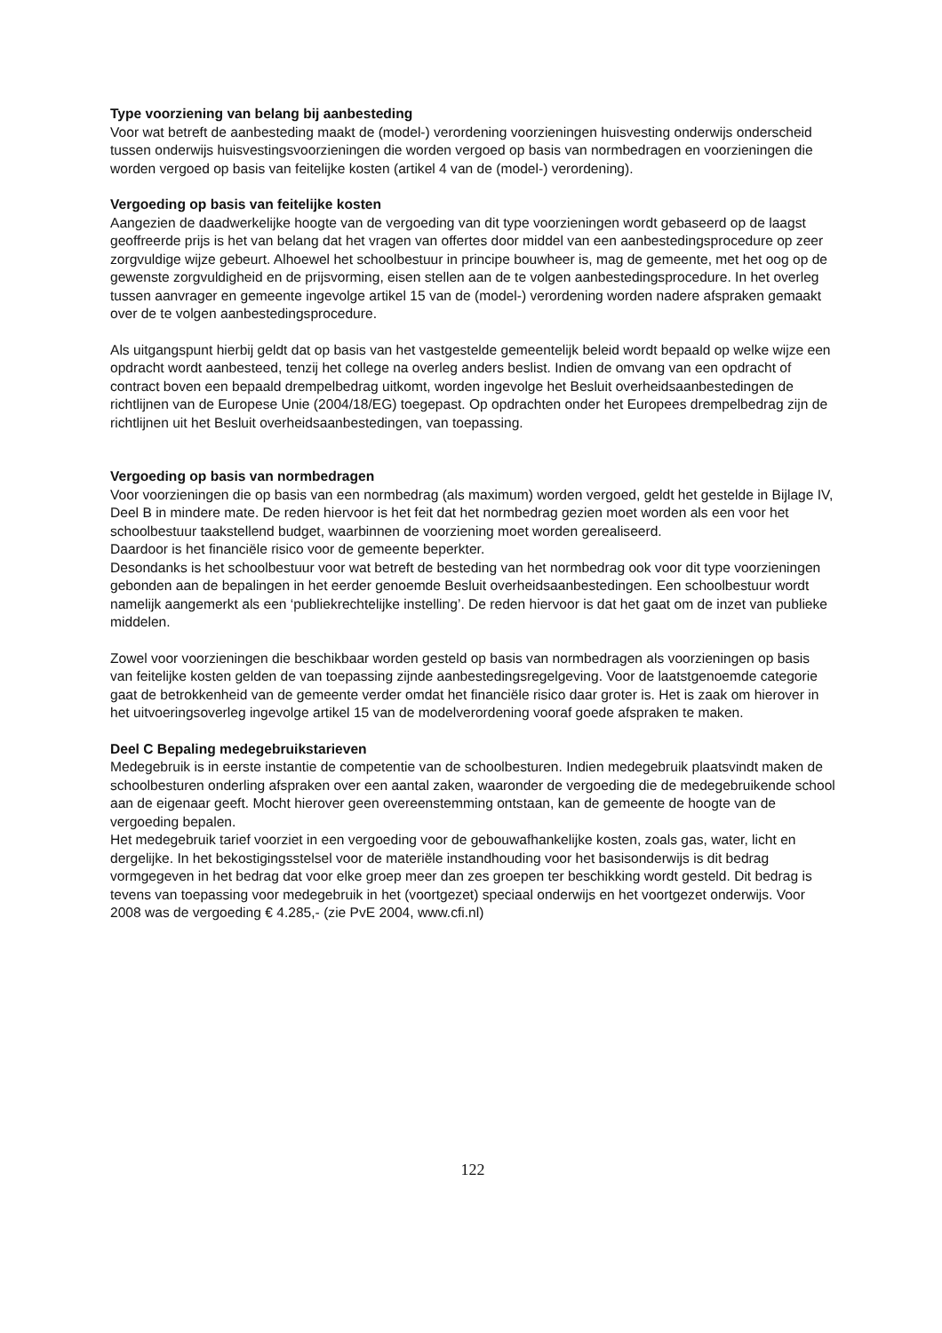Type voorziening van belang bij aanbesteding
Voor wat betreft de aanbesteding maakt de (model-) verordening voorzieningen huisvesting onderwijs onderscheid tussen onderwijs huisvestingsvoorzieningen die worden vergoed op basis van normbedragen en voorzieningen die worden vergoed op basis van feitelijke kosten (artikel 4 van de (model-) verordening).
Vergoeding op basis van feitelijke kosten
Aangezien de daadwerkelijke hoogte van de vergoeding van dit type voorzieningen wordt gebaseerd op de laagst geoffreerde prijs is het van belang dat het vragen van offertes door middel van een aanbestedingsprocedure op zeer zorgvuldige wijze gebeurt. Alhoewel het schoolbestuur in principe bouwheer is, mag de gemeente, met het oog op de gewenste zorgvuldigheid en de prijsvorming, eisen stellen aan de te volgen aanbestedingsprocedure. In het overleg tussen aanvrager en gemeente ingevolge artikel 15 van de (model-) verordening worden nadere afspraken gemaakt over de te volgen aanbestedingsprocedure.
Als uitgangspunt hierbij geldt dat op basis van het vastgestelde gemeentelijk beleid wordt bepaald op welke wijze een opdracht wordt aanbesteed, tenzij het college na overleg anders beslist. Indien de omvang van een opdracht of contract boven een bepaald drempelbedrag uitkomt, worden ingevolge het Besluit overheidsaanbestedingen de richtlijnen van de Europese Unie (2004/18/EG) toegepast. Op opdrachten onder het Europees drempelbedrag zijn de richtlijnen uit het Besluit overheidsaanbestedingen, van toepassing.
Vergoeding op basis van normbedragen
Voor voorzieningen die op basis van een normbedrag (als maximum) worden vergoed, geldt het gestelde in Bijlage IV, Deel B in mindere mate. De reden hiervoor is het feit dat het normbedrag gezien moet worden als een voor het schoolbestuur taakstellend budget, waarbinnen de voorziening moet worden gerealiseerd.
Daardoor is het financiële risico voor de gemeente beperkter.
Desondanks is het schoolbestuur voor wat betreft de besteding van het normbedrag ook voor dit type voorzieningen gebonden aan de bepalingen in het eerder genoemde Besluit overheidsaanbestedingen. Een schoolbestuur wordt namelijk aangemerkt als een ‘publiekrechtelijke instelling’. De reden hiervoor is dat het gaat om de inzet van publieke middelen.
Zowel voor voorzieningen die beschikbaar worden gesteld op basis van normbedragen als voorzieningen op basis van feitelijke kosten gelden de van toepassing zijnde aanbestedingsregelgeving. Voor de laatstgenoemde categorie gaat de betrokkenheid van de gemeente verder omdat het financiële risico daar groter is. Het is zaak om hierover in het uitvoeringsoverleg ingevolge artikel 15 van de modelverordening vooraf goede afspraken te maken.
Deel C Bepaling medegebruikstarieven
Medegebruik is in eerste instantie de competentie van de schoolbesturen. Indien medegebruik plaatsvindt maken de schoolbesturen onderling afspraken over een aantal zaken, waaronder de vergoeding die de medegebruikende school aan de eigenaar geeft. Mocht hierover geen overeenstemming ontstaan, kan de gemeente de hoogte van de vergoeding bepalen.
Het medegebruik tarief voorziet in een vergoeding voor de gebouwafhankelijke kosten, zoals gas, water, licht en dergelijke. In het bekostigingsstelsel voor de materiële instandhouding voor het basisonderwijs is dit bedrag vormgegeven in het bedrag dat voor elke groep meer dan zes groepen ter beschikking wordt gesteld. Dit bedrag is tevens van toepassing voor medegebruik in het (voortgezet) speciaal onderwijs en het voortgezet onderwijs. Voor 2008 was de vergoeding € 4.285,- (zie PvE 2004, www.cfi.nl)
122